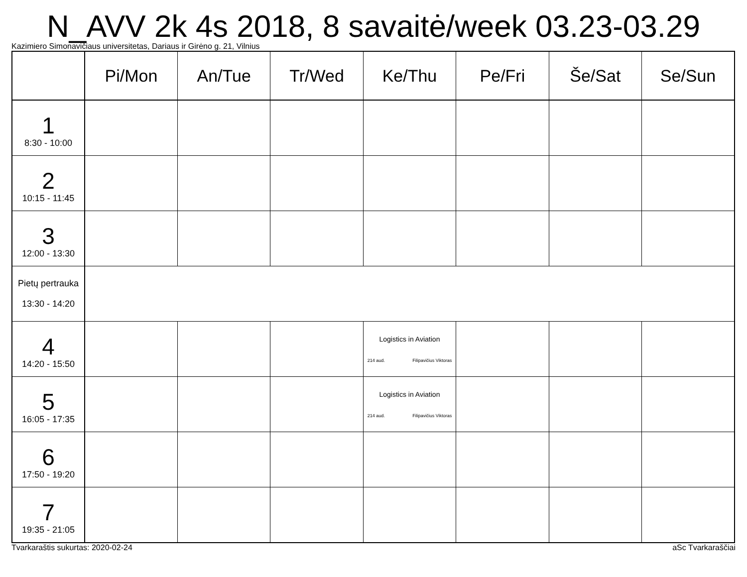N_AVV 2k 4s 2018, 8 savaitė/week 03.23-03.29
Kazimiero Simonavičiaus universitetas, Dariaus ir Girėno g. 21, Vilnius
| | Pi/Mon | An/Tue | Tr/Wed | Ke/Thu | Pe/Fri | Še/Sat | Se/Sun |
| --- | --- | --- | --- | --- | --- | --- | --- |
| 1 8:30 - 10:00 | | | | | | | |
| 2 10:15 - 11:45 | | | | | | | |
| 3 12:00 - 13:30 | | | | | | | |
| Pietų pertrauka 13:30 - 14:20 | | | | | | | |
| 4 14:20 - 15:50 | | | | Logistics in Aviation 214 aud. Filipavičius Viktoras | | | |
| 5 16:05 - 17:35 | | | | Logistics in Aviation 214 aud. Filipavičius Viktoras | | | |
| 6 17:50 - 19:20 | | | | | | | |
| 7 19:35 - 21:05 | | | | | | | |
Tvarkaraštis sukurtas: 2020-02-24 aSc Tvarkaraščiai